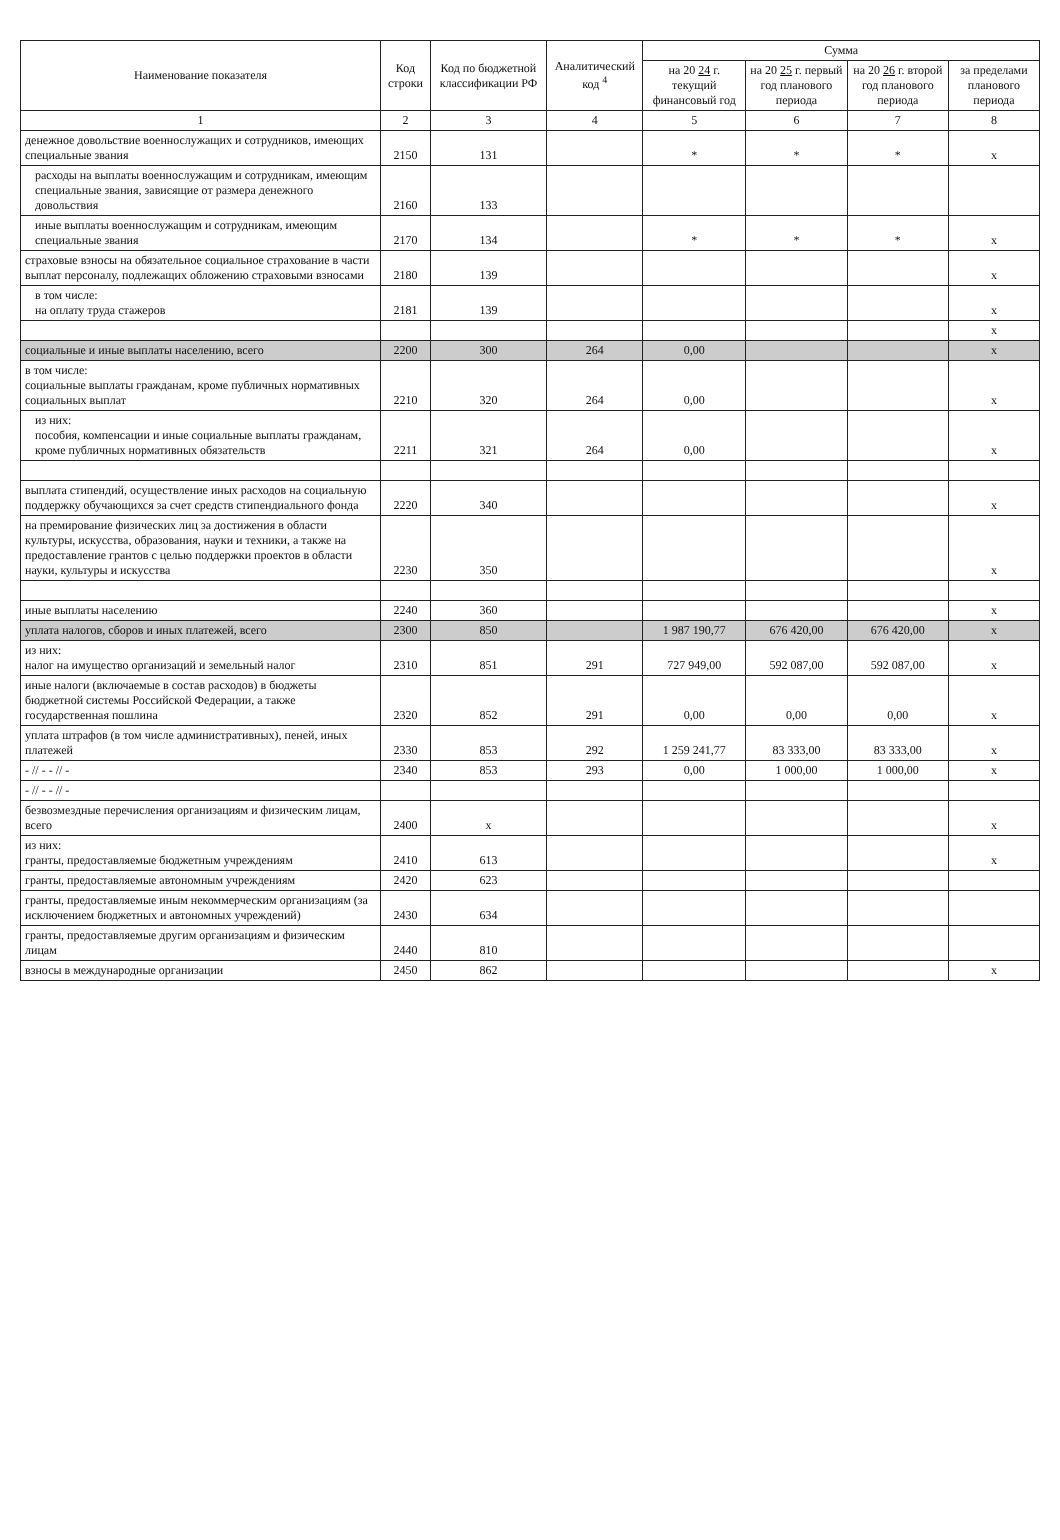| Наименование показателя | Код строки | Код по бюджетной классификации РФ | Аналитический код <sup>4</sup> | Сумма | | | |
| --- | --- | --- | --- | --- | --- | --- | --- |
| | | | | на 20 24 г. текущий финансовый год | на 20 25 г. первый год планового периода | на 20 26 г. второй год планового периода | за пределами планового периода |
| 1 | 2 | 3 | 4 | 5 | 6 | 7 | 8 |
| денежное довольствие военнослужащих и сотрудников, имеющих специальные звания | 2150 | 131 | | * | * | * | x |
| расходы на выплаты военнослужащим и сотрудникам, имеющим специальные звания, зависящие от размера денежного довольствия | 2160 | 133 | | | | | |
| иные выплаты военнослужащим и сотрудникам, имеющим специальные звания | 2170 | 134 | | * | * | * | x |
| страховые взносы на обязательное социальное страхование в части выплат персоналу, подлежащих обложению страховыми взносами | 2180 | 139 | | | | | x |
| в том числе: на оплату труда стажеров | 2181 | 139 | | | | | x |
| | | | | | | | x |
| социальные и иные выплаты населению, всего | 2200 | 300 | 264 | 0,00 | | | x |
| в том числе: социальные выплаты гражданам, кроме публичных нормативных социальных выплат | 2210 | 320 | 264 | 0,00 | | | x |
| из них: пособия, компенсации и иные социальные выплаты гражданам, кроме публичных нормативных обязательств | 2211 | 321 | 264 | 0,00 | | | x |
| выплата стипендий, осуществление иных расходов на социальную поддержку обучающихся за счет средств стипендиального фонда | 2220 | 340 | | | | | x |
| на премирование физических лиц за достижения в области культуры, искусства, образования, науки и техники, а также на предоставление грантов с целью поддержки проектов в области науки, культуры и искусства | 2230 | 350 | | | | | x |
| иные выплаты населению | 2240 | 360 | | | | | x |
| уплата налогов, сборов и иных платежей, всего | 2300 | 850 | | 1 987 190,77 | 676 420,00 | 676 420,00 | x |
| из них: налог на имущество организаций и земельный налог | 2310 | 851 | 291 | 727 949,00 | 592 087,00 | 592 087,00 | x |
| иные налоги (включаемые в состав расходов) в бюджеты бюджетной системы Российской Федерации, а также государственная пошлина | 2320 | 852 | 291 | 0,00 | 0,00 | 0,00 | x |
| уплата штрафов (в том числе административных), пеней, иных платежей | 2330 | 853 | 292 | 1 259 241,77 | 83 333,00 | 83 333,00 | x |
| - // - - // - | 2340 | 853 | 293 | 0,00 | 1 000,00 | 1 000,00 | x |
| - // - - // - | | | | | | | |
| безвозмездные перечисления организациям и физическим лицам, всего | 2400 | x | | | | | x |
| из них: гранты, предоставляемые бюджетным учреждениям | 2410 | 613 | | | | | x |
| гранты, предоставляемые автономным учреждениям | 2420 | 623 | | | | | |
| гранты, предоставляемые иным некоммерческим организациям (за исключением бюджетных и автономных учреждений) | 2430 | 634 | | | | | |
| гранты, предоставляемые другим организациям и физическим лицам | 2440 | 810 | | | | | |
| взносы в международные организации | 2450 | 862 | | | | | x |